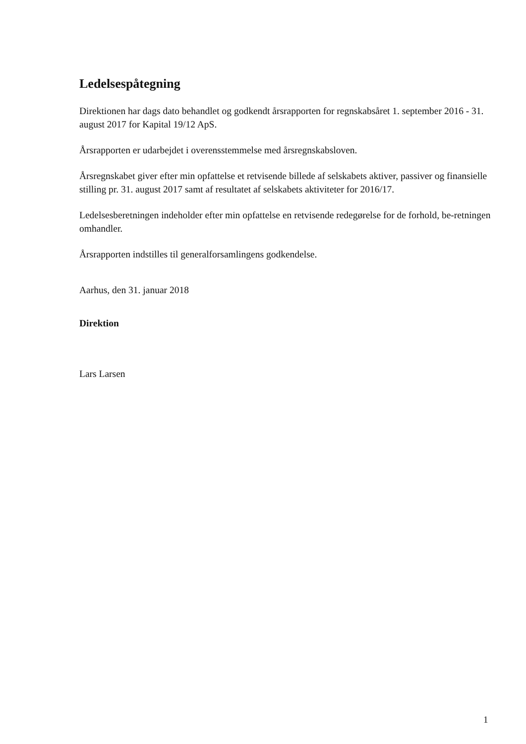Ledelsespåtegning
Direktionen har dags dato behandlet og godkendt årsrapporten for regnskabsåret 1. september 2016 - 31. august 2017 for Kapital 19/12 ApS.
Årsrapporten er udarbejdet i overensstemmelse med årsregnskabsloven.
Årsregnskabet giver efter min opfattelse et retvisende billede af selskabets aktiver, passiver og finansielle stilling pr. 31. august 2017 samt af resultatet af selskabets aktiviteter for 2016/17.
Ledelsesberetningen indeholder efter min opfattelse en retvisende redegørelse for de forhold, be-retningen omhandler.
Årsrapporten indstilles til generalforsamlingens godkendelse.
Aarhus, den 31. januar 2018
Direktion
Lars Larsen
1